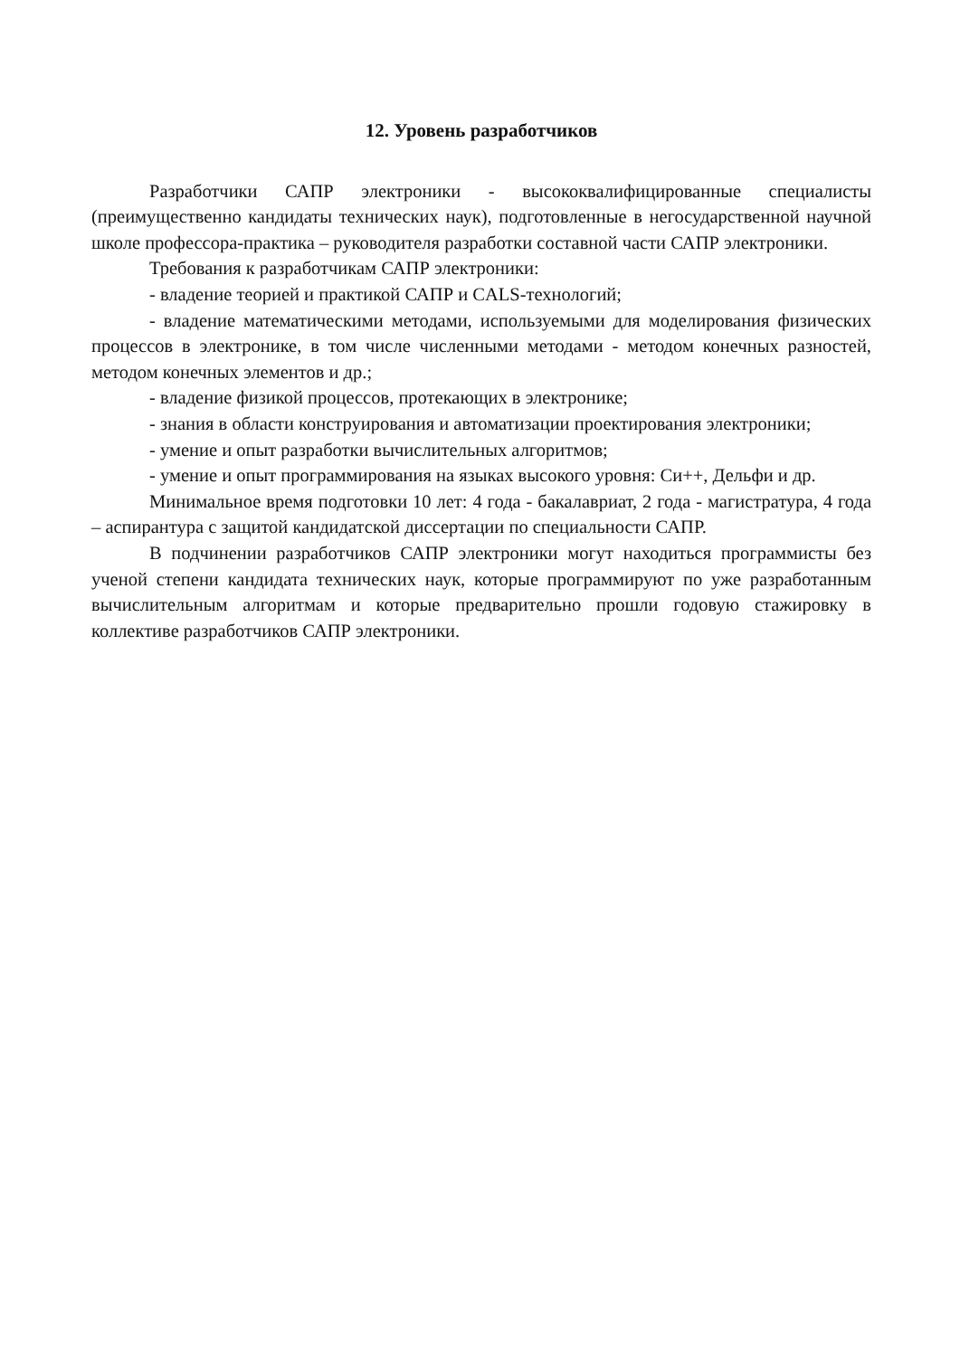12. Уровень разработчиков
Разработчики САПР электроники - высококвалифицированные специалисты (преимущественно кандидаты технических наук), подготовленные в негосударственной научной школе профессора-практика – руководителя разработки составной части САПР электроники.
Требования к разработчикам САПР электроники:
- владение теорией и практикой САПР и CALS-технологий;
- владение математическими методами, используемыми для моделирования физических процессов в электронике, в том числе численными методами - методом конечных разностей, методом конечных элементов и др.;
- владение физикой процессов, протекающих в электронике;
- знания в области конструирования и автоматизации проектирования электроники;
- умение и опыт разработки вычислительных алгоритмов;
- умение и опыт программирования на языках высокого уровня: Си++, Дельфи и др.
Минимальное время подготовки 10 лет: 4 года - бакалавриат, 2 года - магистратура, 4 года – аспирантура с защитой кандидатской диссертации по специальности САПР.
В подчинении разработчиков САПР электроники могут находиться программисты без ученой степени кандидата технических наук, которые программируют по уже разработанным вычислительным алгоритмам и которые предварительно прошли годовую стажировку в коллективе разработчиков САПР электроники.